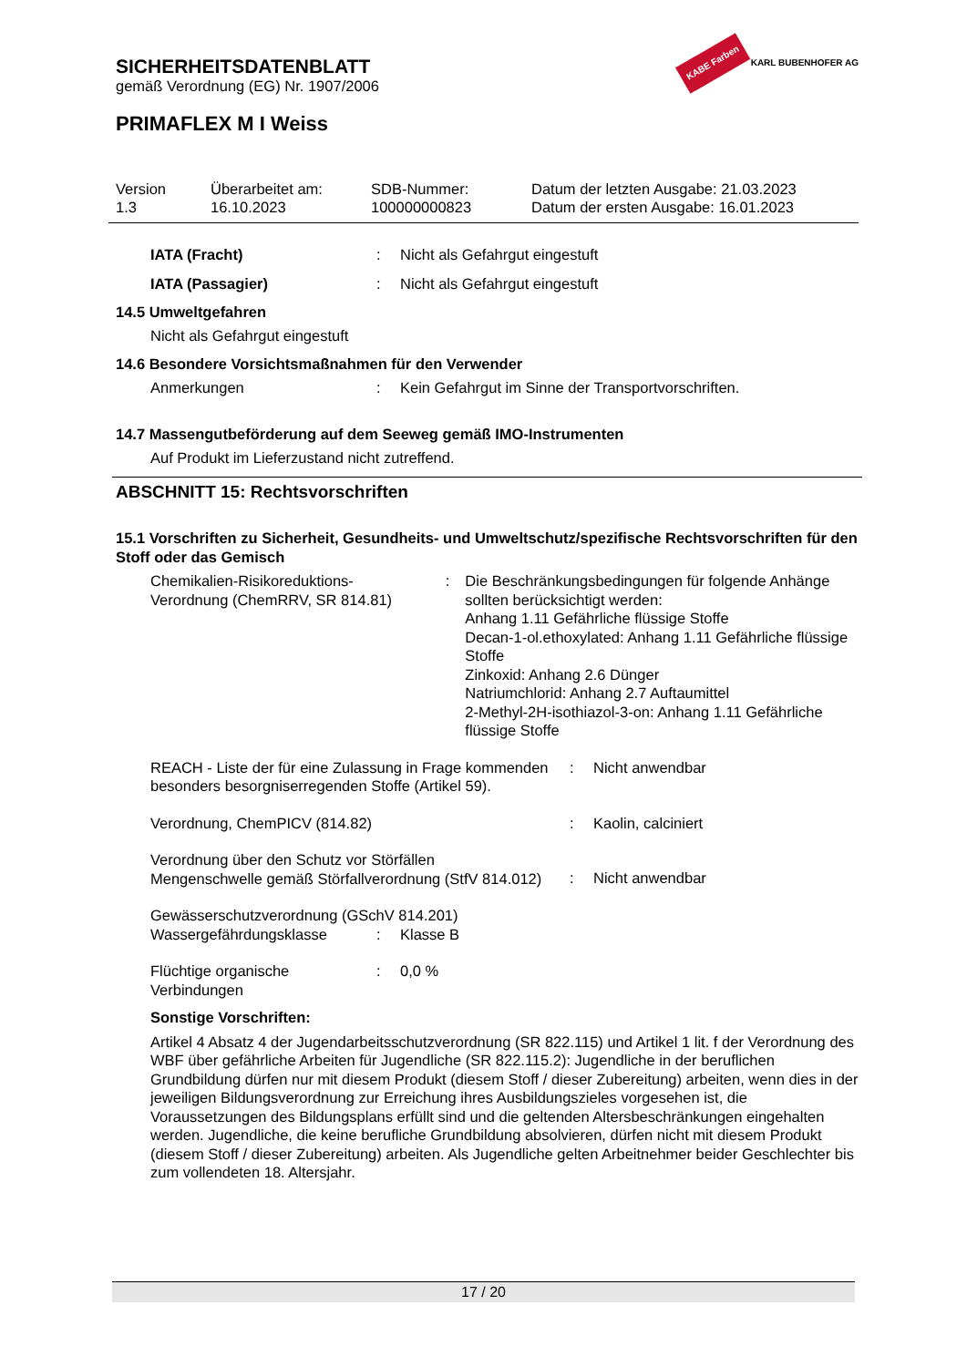KABE Farben KARL BUBENHOFER AG
SICHERHEITSDATENBLATT
gemäß Verordnung (EG) Nr. 1907/2006
PRIMAFLEX M I Weiss
Version
1.3
Überarbeitet am:
16.10.2023
SDB-Nummer:
100000000823
Datum der letzten Ausgabe: 21.03.2023
Datum der ersten Ausgabe: 16.01.2023
IATA (Fracht): Nicht als Gefahrgut eingestuft
IATA (Passagier): Nicht als Gefahrgut eingestuft
14.5 Umweltgefahren
Nicht als Gefahrgut eingestuft
14.6 Besondere Vorsichtsmaßnahmen für den Verwender
Anmerkungen: Kein Gefahrgut im Sinne der Transportvorschriften.
14.7 Massengutbeförderung auf dem Seeweg gemäß IMO-Instrumenten
Auf Produkt im Lieferzustand nicht zutreffend.
ABSCHNITT 15: Rechtsvorschriften
15.1 Vorschriften zu Sicherheit, Gesundheits- und Umweltschutz/spezifische Rechtsvorschriften für den Stoff oder das Gemisch
Chemikalien-Risikoreduktions-
Verordnung (ChemRRV, SR 814.81): Die Beschränkungsbedingungen für folgende Anhänge sollten berücksichtigt werden:
Anhang 1.11 Gefährliche flüssige Stoffe
Decan-1-ol.ethoxylated: Anhang 1.11 Gefährliche flüssige Stoffe
Zinkoxid: Anhang 2.6 Dünger
Natriumchlorid: Anhang 2.7 Auftaumittel
2-Methyl-2H-isothiazol-3-on: Anhang 1.11 Gefährliche flüssige Stoffe
REACH - Liste der für eine Zulassung in Frage kommenden besonders besorgniserregenden Stoffe (Artikel 59).: Nicht anwendbar
Verordnung, ChemPICV (814.82): Kaolin, calciniert
Verordnung über den Schutz vor Störfällen
Mengenschwelle gemäß Störfallverordnung (StfV 814.012): Nicht anwendbar
Gewässerschutzverordnung (GSchV 814.201)
Wassergefährdungsklasse: Klasse B
Flüchtige organische Verbindungen: 0,0 %
Sonstige Vorschriften:
Artikel 4 Absatz 4 der Jugendarbeitsschutzverordnung (SR 822.115) und Artikel 1 lit. f der Verordnung des WBF über gefährliche Arbeiten für Jugendliche (SR 822.115.2): Jugendliche in der beruflichen Grundbildung dürfen nur mit diesem Produkt (diesem Stoff / dieser Zubereitung) arbeiten, wenn dies in der jeweiligen Bildungsverordnung zur Erreichung ihres Ausbildungszieles vorgesehen ist, die Voraussetzungen des Bildungsplans erfüllt sind und die geltenden Altersbeschränkungen eingehalten werden. Jugendliche, die keine berufliche Grundbildung absolvieren, dürfen nicht mit diesem Produkt (diesem Stoff / dieser Zubereitung) arbeiten. Als Jugendliche gelten Arbeitnehmer beider Geschlechter bis zum vollendeten 18. Altersjahr.
17 / 20